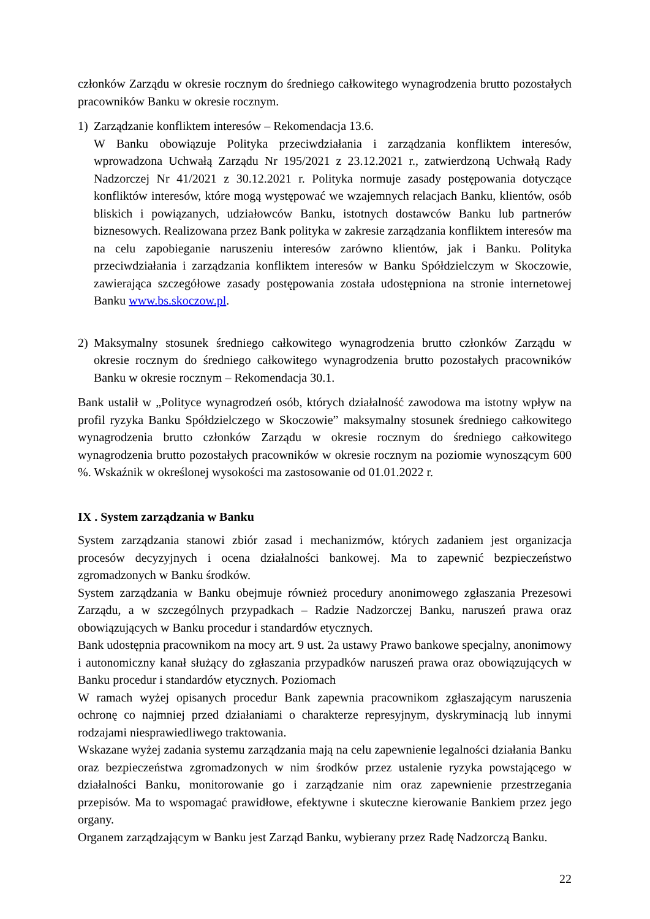członków Zarządu w okresie rocznym do średniego całkowitego wynagrodzenia brutto pozostałych pracowników Banku w okresie rocznym.
1) Zarządzanie konfliktem interesów – Rekomendacja 13.6.
W Banku obowiązuje Polityka przeciwdziałania i zarządzania konfliktem interesów, wprowadzona Uchwałą Zarządu Nr 195/2021 z 23.12.2021 r., zatwierdzoną Uchwałą Rady Nadzorczej Nr 41/2021 z 30.12.2021 r. Polityka normuje zasady postępowania dotyczące konfliktów interesów, które mogą występować we wzajemnych relacjach Banku, klientów, osób bliskich i powiązanych, udziałowców Banku, istotnych dostawców Banku lub partnerów biznesowych. Realizowana przez Bank polityka w zakresie zarządzania konfliktem interesów ma na celu zapobieganie naruszeniu interesów zarówno klientów, jak i Banku. Polityka przeciwdziałania i zarządzania konfliktem interesów w Banku Spółdzielczym w Skoczowie, zawierająca szczegółowe zasady postępowania została udostępniona na stronie internetowej Banku www.bs.skoczow.pl.
2) Maksymalny stosunek średniego całkowitego wynagrodzenia brutto członków Zarządu w okresie rocznym do średniego całkowitego wynagrodzenia brutto pozostałych pracowników Banku w okresie rocznym – Rekomendacja 30.1.
Bank ustalił w „Polityce wynagrodzeń osób, których działalność zawodowa ma istotny wpływ na profil ryzyka Banku Spółdzielczego w Skoczowie” maksymalny stosunek średniego całkowitego wynagrodzenia brutto członków Zarządu w okresie rocznym do średniego całkowitego wynagrodzenia brutto pozostałych pracowników w okresie rocznym na poziomie wynoszącym 600 %. Wskaźnik w określonej wysokości ma zastosowanie od 01.01.2022 r.
IX . System zarządzania w Banku
System zarządzania stanowi zbiór zasad i mechanizmów, których zadaniem jest organizacja procesów decyzyjnych i ocena działalności bankowej. Ma to zapewnić bezpieczeństwo zgromadzonych w Banku środków.
System zarządzania w Banku obejmuje również procedury anonimowego zgłaszania Prezesowi Zarządu, a w szczególnych przypadkach – Radzie Nadzorczej Banku, naruszeń prawa oraz obowiązujących w Banku procedur i standardów etycznych.
Bank udostępnia pracownikom na mocy art. 9 ust. 2a ustawy Prawo bankowe specjalny, anonimowy i autonomiczny kanał służący do zgłaszania przypadków naruszeń prawa oraz obowiązujących w Banku procedur i standardów etycznych. Poziomach
W ramach wyżej opisanych procedur Bank zapewnia pracownikom zgłaszającym naruszenia ochronę co najmniej przed działaniami o charakterze represyjnym, dyskryminacją lub innymi rodzajami niesprawiedliwego traktowania.
Wskazane wyżej zadania systemu zarządzania mają na celu zapewnienie legalności działania Banku oraz bezpieczeństwa zgromadzonych w nim środków przez ustalenie ryzyka powstającego w działalności Banku, monitorowanie go i zarządzanie nim oraz zapewnienie przestrzegania przepisów. Ma to wspomagać prawidłowe, efektywne i skuteczne kierowanie Bankiem przez jego organy.
Organem zarządzającym w Banku jest Zarząd Banku, wybierany przez Radę Nadzorczą Banku.
22